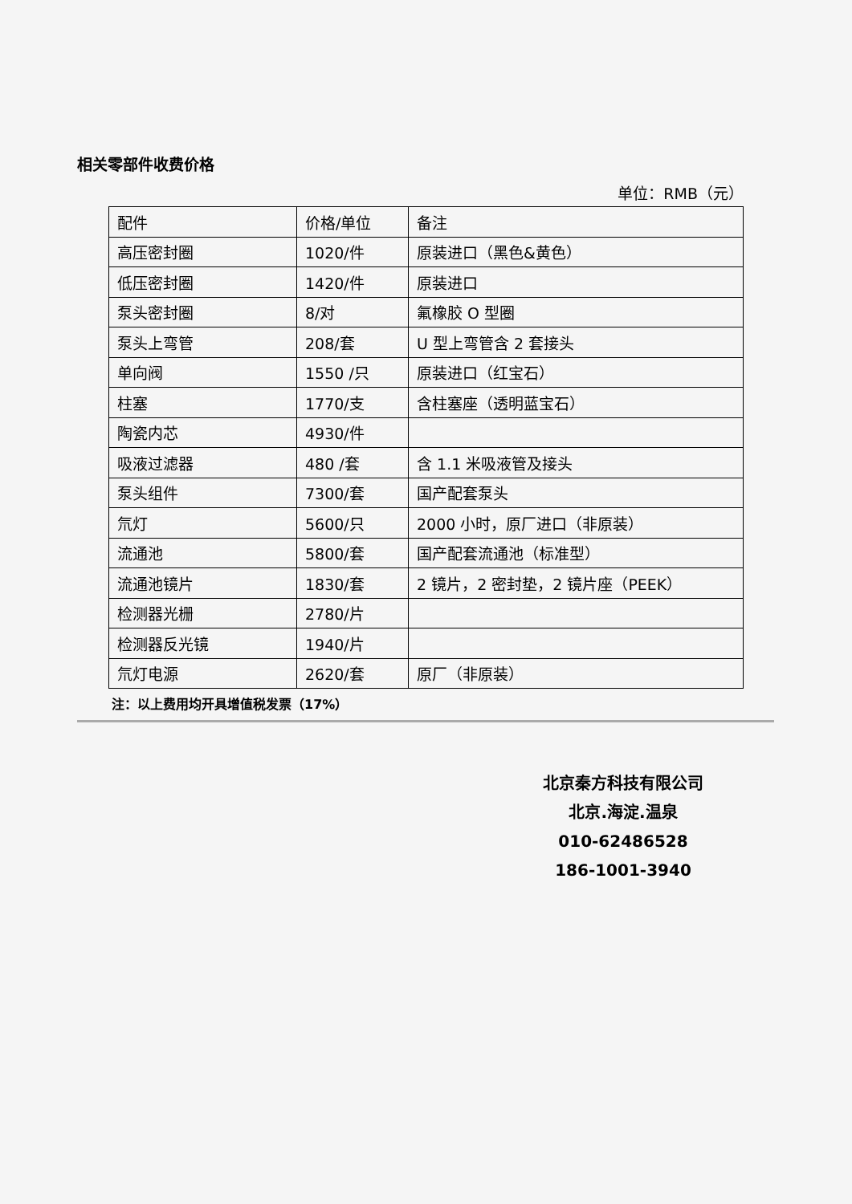相关零部件收费价格
单位：RMB（元）
| 配件 | 价格/单位 | 备注 |
| 高压密封圈 | 1020/件 | 原装进口（黑色&黄色） |
| 低压密封圈 | 1420/件 | 原装进口 |
| 泵头密封圈 | 8/对 | 氟橡胶 O 型圈 |
| 泵头上弯管 | 208/套 | U 型上弯管含 2 套接头 |
| 单向阀 | 1550 /只 | 原装进口（红宝石） |
| 柱塞 | 1770/支 | 含柱塞座（透明蓝宝石） |
| 陶瓷内芯 | 4930/件 | |
| 吸液过滤器 | 480 /套 | 含 1.1 米吸液管及接头 |
| 泵头组件 | 7300/套 | 国产配套泵头 |
| 氘灯 | 5600/只 | 2000 小时，原厂进口（非原装） |
| 流通池 | 5800/套 | 国产配套流通池（标准型） |
| 流通池镜片 | 1830/套 | 2 镜片，2 密封垫，2 镜片座（PEEK） |
| 检测器光栅 | 2780/片 | |
| 检测器反光镜 | 1940/片 | |
| 氘灯电源 | 2620/套 | 原厂（非原装） |
注：以上费用均开具增值税发票（17%）
北京秦方科技有限公司
北京.海淀.温泉
010-62486528
186-1001-3940